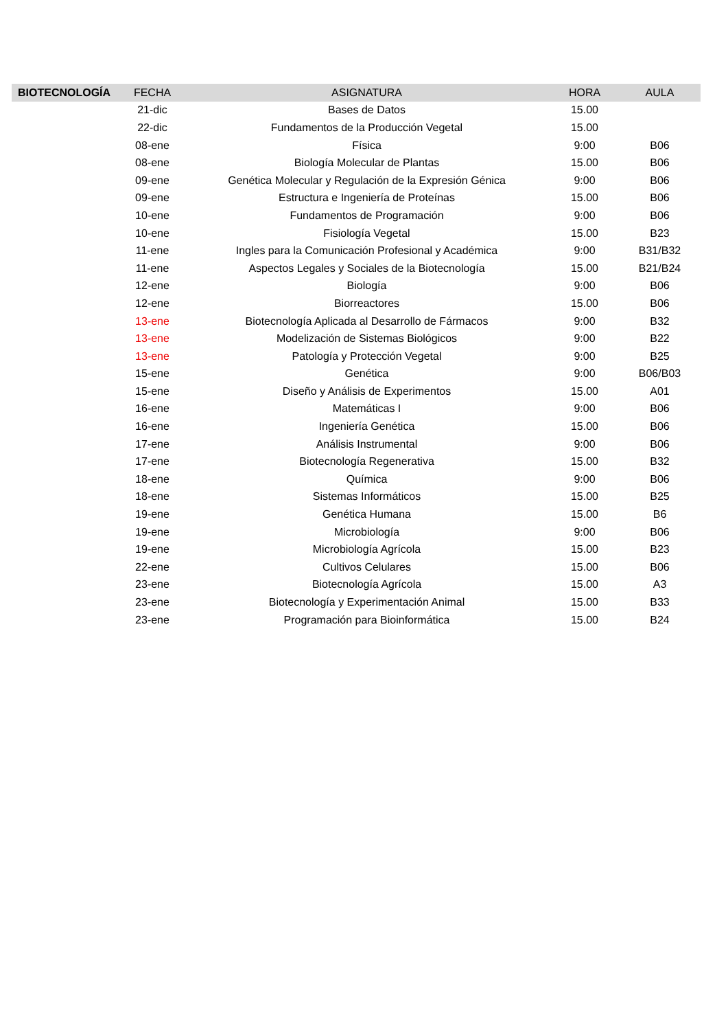| BIOTECNOLOGÍA | FECHA | ASIGNATURA | HORA | AULA |
| --- | --- | --- | --- | --- |
| | 21-dic | Bases de Datos | 15.00 | |
| | 22-dic | Fundamentos de la Producción Vegetal | 15.00 | |
| | 08-ene | Física | 9:00 | B06 |
| | 08-ene | Biología Molecular de Plantas | 15.00 | B06 |
| | 09-ene | Genética Molecular y Regulación de la Expresión Génica | 9:00 | B06 |
| | 09-ene | Estructura e Ingeniería de Proteínas | 15.00 | B06 |
| | 10-ene | Fundamentos de Programación | 9:00 | B06 |
| | 10-ene | Fisiología Vegetal | 15.00 | B23 |
| | 11-ene | Ingles para la Comunicación Profesional y Académica | 9:00 | B31/B32 |
| | 11-ene | Aspectos Legales y Sociales de la Biotecnología | 15.00 | B21/B24 |
| | 12-ene | Biología | 9:00 | B06 |
| | 12-ene | Biorreactores | 15.00 | B06 |
| | 13-ene | Biotecnología Aplicada al Desarrollo de Fármacos | 9:00 | B32 |
| | 13-ene | Modelización de Sistemas Biológicos | 9:00 | B22 |
| | 13-ene | Patología y Protección Vegetal | 9:00 | B25 |
| | 15-ene | Genética | 9:00 | B06/B03 |
| | 15-ene | Diseño y Análisis de Experimentos | 15.00 | A01 |
| | 16-ene | Matemáticas I | 9:00 | B06 |
| | 16-ene | Ingeniería Genética | 15.00 | B06 |
| | 17-ene | Análisis Instrumental | 9:00 | B06 |
| | 17-ene | Biotecnología Regenerativa | 15.00 | B32 |
| | 18-ene | Química | 9:00 | B06 |
| | 18-ene | Sistemas Informáticos | 15.00 | B25 |
| | 19-ene | Genética Humana | 15.00 | B6 |
| | 19-ene | Microbiología | 9:00 | B06 |
| | 19-ene | Microbiología Agrícola | 15.00 | B23 |
| | 22-ene | Cultivos Celulares | 15.00 | B06 |
| | 23-ene | Biotecnología Agrícola | 15.00 | A3 |
| | 23-ene | Biotecnología y Experimentación Animal | 15.00 | B33 |
| | 23-ene | Programación para Bioinformática | 15.00 | B24 |